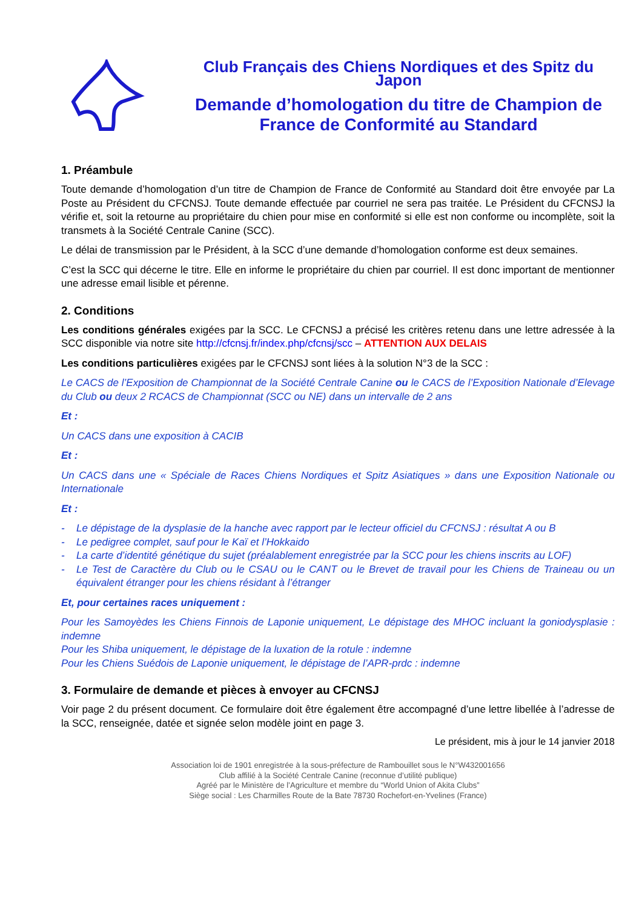Club Français des Chiens Nordiques et des Spitz du Japon
Demande d’homologation du titre de Champion de France de Conformité au Standard
1. Préambule
Toute demande d’homologation d’un titre de Champion de France de Conformité au Standard doit être envoyée par La Poste au Président du CFCNSJ. Toute demande effectuée par courriel ne sera pas traitée. Le Président du CFCNSJ la vérifie et, soit la retourne au propriétaire du chien pour mise en conformité si elle est non conforme ou incomplète, soit la transmets à la Société Centrale Canine (SCC).
Le délai de transmission par le Président, à la SCC d’une demande d’homologation conforme est deux semaines.
C’est la SCC qui décerne le titre. Elle en informe le propriétaire du chien par courriel. Il est donc important de mentionner une adresse email lisible et pérenne.
2. Conditions
Les conditions générales exigées par la SCC. Le CFCNSJ a précisé les critères retenu dans une lettre adressée à la SCC disponible via notre site http://cfcnsj.fr/index.php/cfcnsj/scc – ATTENTION AUX DELAIS
Les conditions particulières exigées par le CFCNSJ sont liées à la solution N°3 de la SCC :
Le CACS de l’Exposition de Championnat de la Société Centrale Canine ou le CACS de l’Exposition Nationale d’Elevage du Club ou deux 2 RCACS de Championnat (SCC ou NE) dans un intervalle de 2 ans
Et :
Un CACS dans une exposition à CACIB
Et :
Un CACS dans une « Spéciale de Races Chiens Nordiques et Spitz Asiatiques » dans une Exposition Nationale ou Internationale
Et :
- Le dépistage de la dysplasie de la hanche avec rapport par le lecteur officiel du CFCNSJ : résultat A ou B
- Le pedigree complet, sauf pour le Kaï et l’Hokkaido
- La carte d’identité génétique du sujet (préalablement enregistrée par la SCC pour les chiens inscrits au LOF)
- Le Test de Caractère du Club ou le CSAU ou le CANT ou le Brevet de travail pour les Chiens de Traineau ou un équivalent étranger pour les chiens résidant à l’étranger
Et, pour certaines races uniquement :
Pour les Samoyèdes les Chiens Finnois de Laponie uniquement, Le dépistage des MHOC incluant la goniodysplasie : indemne
Pour les Shiba uniquement, le dépistage de la luxation de la rotule : indemne
Pour les Chiens Suédois de Laponie uniquement, le dépistage de l’APR-prdc : indemne
3. Formulaire de demande et pièces à envoyer au CFCNSJ
Voir page 2 du présent document. Ce formulaire doit être également être accompagné d’une lettre libellée à l’adresse de la SCC, renseignée, datée et signée selon modèle joint en page 3.
Le président, mis à jour le 14 janvier 2018
Association loi de 1901 enregistrée à la sous-préfecture de Rambouillet sous le N°W432001656
Club affilié à la Société Centrale Canine (reconnue d’utilité publique)
Agréé par le Ministère de l’Agriculture et membre du “World Union of Akita Clubs”
Siège social : Les Charmilles Route de la Bate 78730 Rochefort-en-Yvelines (France)